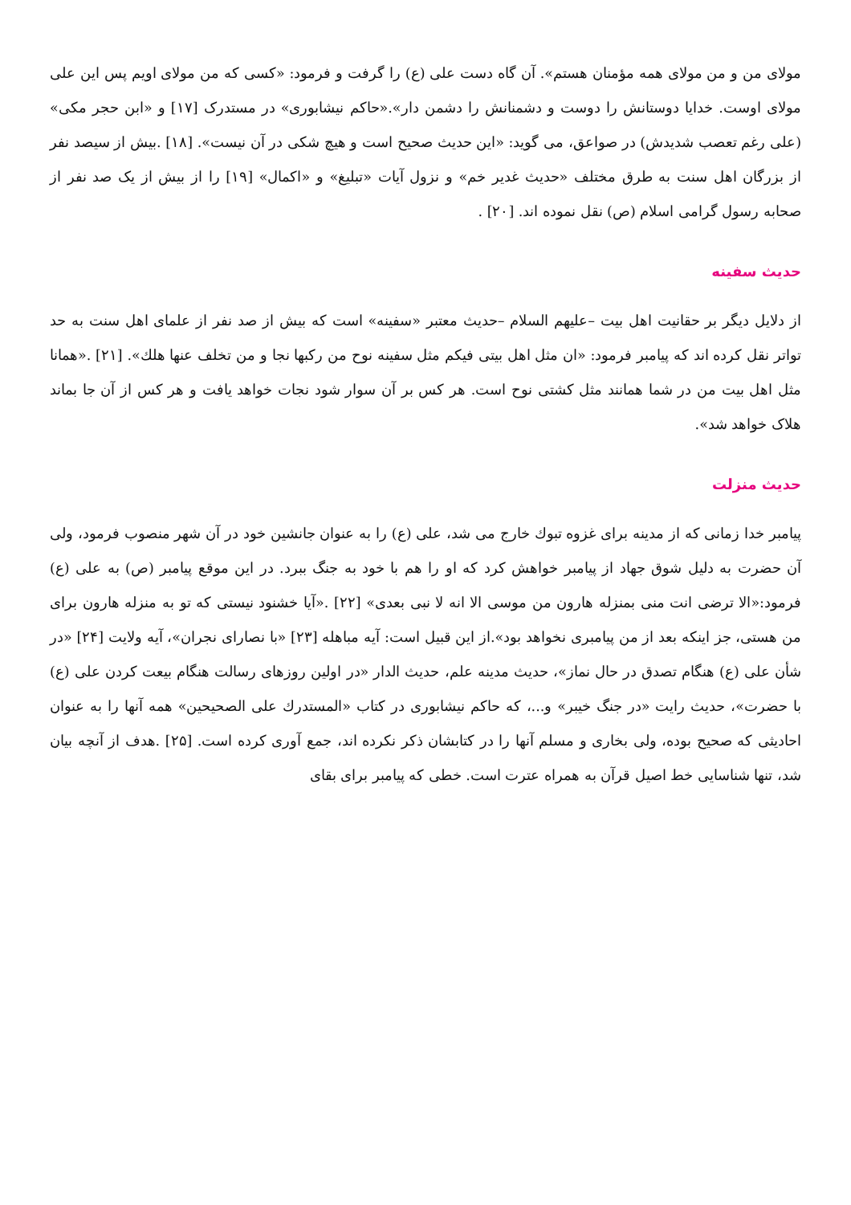مولای من و من مولای همه مؤمنان هستم». آن گاه دست علی (ع) را گرفت و فرمود: «کسی که من مولای اویم پس این علی مولای اوست. خدایا دوستانش را دوست و دشمنانش را دشمن دار».«حاکم نیشابوری» در مستدرک [۱۷] و «ابن حجر مکی» (علی رغم تعصب شدیدش) در صواعق، می گوید: «این حدیث صحیح است و هیچ شکی در آن نیست». [۱۸] .بیش از سیصد نفر از بزرگان اهل سنت به طرق مختلف «حدیث غدیر خم» و نزول آیات «تبلیغ» و «اکمال» [۱۹] را از بیش از یک صد نفر از صحابه رسول گرامی اسلام (ص) نقل نموده اند. [۲۰] .
حدیث سفینه
از دلایل دیگر بر حقانیت اهل بیت –علیهم السلام –حدیث معتبر «سفینه» است که بیش از صد نفر از علمای اهل سنت به حد تواتر نقل کرده اند که پیامبر فرمود: «ان مثل اهل بیتی فیکم مثل سفینه نوح من رکبها نجا و من تخلف عنها هلك». [۲۱] .«همانا مثل اهل بیت من در شما همانند مثل کشتی نوح است. هر کس بر آن سوار شود نجات خواهد یافت و هر کس از آن جا بماند هلاک خواهد شد».
حدیث منزلت
پیامبر خدا زمانی که از مدینه برای غزوه تبوك خارج می شد، علی (ع) را به عنوان جانشین خود در آن شهر منصوب فرمود، ولی آن حضرت به دلیل شوق جهاد از پیامبر خواهش کرد که او را هم با خود به جنگ ببرد. در این موقع پیامبر (ص) به علی (ع) فرمود:«الا ترضی انت منی بمنزله هارون من موسی الا انه لا نبی بعدی» [۲۲] .«آیا خشنود نیستی که تو به منزله هارون برای من هستی، جز اینکه بعد از من پیامبری نخواهد بود».از این قبیل است: آیه مباهله [۲۳] «با نصارای نجران»، آیه ولایت [۲۴] «در شأن علی (ع) هنگام تصدق در حال نماز»، حدیث مدینه علم، حدیث الدار «در اولین روزهای رسالت هنگام بیعت کردن علی (ع) با حضرت»، حدیث رایت «در جنگ خیبر» و...، که حاکم نیشابوری در کتاب «المستدرك علی الصحیحین» همه آنها را به عنوان احادیثی که صحیح بوده، ولی بخاری و مسلم آنها را در کتابشان ذکر نکرده اند، جمع آوری کرده است. [۲۵] .هدف از آنچه بیان شد، تنها شناسایی خط اصیل قرآن به همراه عترت است. خطی که پیامبر برای بقای